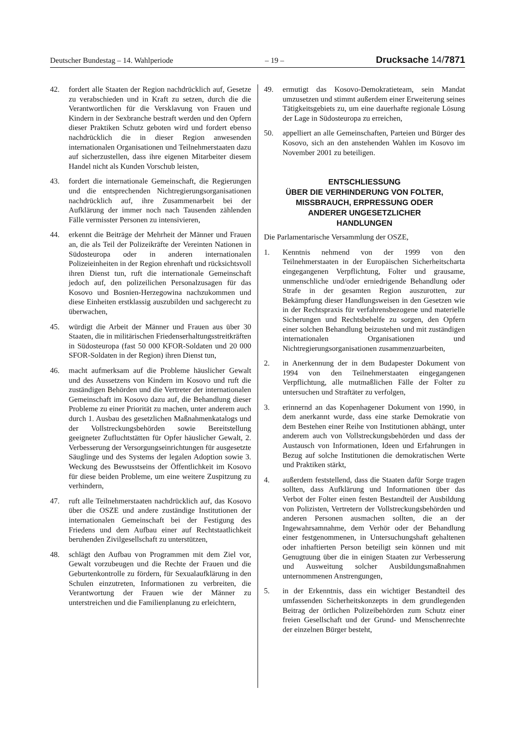Deutscher Bundestag – 14. Wahlperiode – 19 – Drucksache 14/7871
42. fordert alle Staaten der Region nachdrücklich auf, Gesetze zu verabschieden und in Kraft zu setzen, durch die die Verantwortlichen für die Versklavung von Frauen und Kindern in der Sexbranche bestraft werden und den Opfern dieser Praktiken Schutz geboten wird und fordert ebenso nachdrücklich die in dieser Region anwesenden internationalen Organisationen und Teilnehmerstaaten dazu auf sicherzustellen, dass ihre eigenen Mitarbeiter diesem Handel nicht als Kunden Vorschub leisten,
43. fordert die internationale Gemeinschaft, die Regierungen und die entsprechenden Nichtregierungsorganisationen nachdrücklich auf, ihre Zusammenarbeit bei der Aufklärung der immer noch nach Tausenden zählenden Fälle vermisster Personen zu intensivieren,
44. erkennt die Beiträge der Mehrheit der Männer und Frauen an, die als Teil der Polizeikräfte der Vereinten Nationen in Südosteuropa oder in anderen internationalen Polizeieinheiten in der Region ehrenhaft und rücksichtsvoll ihren Dienst tun, ruft die internationale Gemeinschaft jedoch auf, den polizeilichen Personalzusagen für das Kosovo und Bosnien-Herzegowina nachzukommen und diese Einheiten erstklassig auszubilden und sachgerecht zu überwachen,
45. würdigt die Arbeit der Männer und Frauen aus über 30 Staaten, die in militärischen Friedenserhaltungsstreitkräften in Südosteuropa (fast 50 000 KFOR-Soldaten und 20 000 SFOR-Soldaten in der Region) ihren Dienst tun,
46. macht aufmerksam auf die Probleme häuslicher Gewalt und des Aussetzens von Kindern im Kosovo und ruft die zuständigen Behörden und die Vertreter der internationalen Gemeinschaft im Kosovo dazu auf, die Behandlung dieser Probleme zu einer Priorität zu machen, unter anderem auch durch 1. Ausbau des gesetzlichen Maßnahmenkatalogs und der Vollstreckungsbehörden sowie Bereitstellung geeigneter Zufluchtstätten für Opfer häuslicher Gewalt, 2. Verbesserung der Versorgungseinrichtungen für ausgesetzte Säuglinge und des Systems der legalen Adoption sowie 3. Weckung des Bewusstseins der Öffentlichkeit im Kosovo für diese beiden Probleme, um eine weitere Zuspitzung zu verhindern,
47. ruft alle Teilnehmerstaaten nachdrücklich auf, das Kosovo über die OSZE und andere zuständige Institutionen der internationalen Gemeinschaft bei der Festigung des Friedens und dem Aufbau einer auf Rechtstaatlichkeit beruhenden Zivilgesellschaft zu unterstützen,
48. schlägt den Aufbau von Programmen mit dem Ziel vor, Gewalt vorzubeugen und die Rechte der Frauen und die Geburtenkontrolle zu fördern, für Sexualaufklärung in den Schulen einzutreten, Informationen zu verbreiten, die Verantwortung der Frauen wie der Männer zu unterstreichen und die Familienplanung zu erleichtern,
49. ermutigt das Kosovo-Demokratieteam, sein Mandat umzusetzen und stimmt außerdem einer Erweiterung seines Tätigkeitsgebiets zu, um eine dauerhafte regionale Lösung der Lage in Südosteuropa zu erreichen,
50. appelliert an alle Gemeinschaften, Parteien und Bürger des Kosovo, sich an den anstehenden Wahlen im Kosovo im November 2001 zu beteiligen.
ENTSCHLIESSUNG
ÜBER DIE VERHINDERUNG VON FOLTER,
MISSBRAUCH, ERPRESSUNG ODER
ANDERER UNGESETZLICHER
HANDLUNGEN
Die Parlamentarische Versammlung der OSZE,
1. Kenntnis nehmend von der 1999 von den Teilnehmerstaaten in der Europäischen Sicherheitscharta eingegangenen Verpflichtung, Folter und grausame, unmenschliche und/oder erniedrigende Behandlung oder Strafe in der gesamten Region auszurotten, zur Bekämpfung dieser Handlungsweisen in den Gesetzen wie in der Rechtspraxis für verfahrensbezogene und materielle Sicherungen und Rechtsbehelfe zu sorgen, den Opfern einer solchen Behandlung beizustehen und mit zuständigen internationalen Organisationen und Nichtregierungsorganisationen zusammenzuarbeiten,
2. in Anerkennung der in dem Budapester Dokument von 1994 von den Teilnehmerstaaten eingegangenen Verpflichtung, alle mutmaßlichen Fälle der Folter zu untersuchen und Straftäter zu verfolgen,
3. erinnernd an das Kopenhagener Dokument von 1990, in dem anerkannt wurde, dass eine starke Demokratie von dem Bestehen einer Reihe von Institutionen abhängt, unter anderem auch von Vollstreckungsbehörden und dass der Austausch von Informationen, Ideen und Erfahrungen in Bezug auf solche Institutionen die demokratischen Werte und Praktiken stärkt,
4. außerdem feststellend, dass die Staaten dafür Sorge tragen sollten, dass Aufklärung und Informationen über das Verbot der Folter einen festen Bestandteil der Ausbildung von Polizisten, Vertretern der Vollstreckungsbehörden und anderen Personen ausmachen sollten, die an der Ingewahrsamnahme, dem Verhör oder der Behandlung einer festgenommenen, in Untersuchungshaft gehaltenen oder inhaftierten Person beteiligt sein können und mit Genugtuung über die in einigen Staaten zur Verbesserung und Ausweitung solcher Ausbildungsmaßnahmen unternommenen Anstrengungen,
5. in der Erkenntnis, dass ein wichtiger Bestandteil des umfassenden Sicherheitskonzepts in dem grundlegenden Beitrag der örtlichen Polizeibehörden zum Schutz einer freien Gesellschaft und der Grund- und Menschenrechte der einzelnen Bürger besteht,